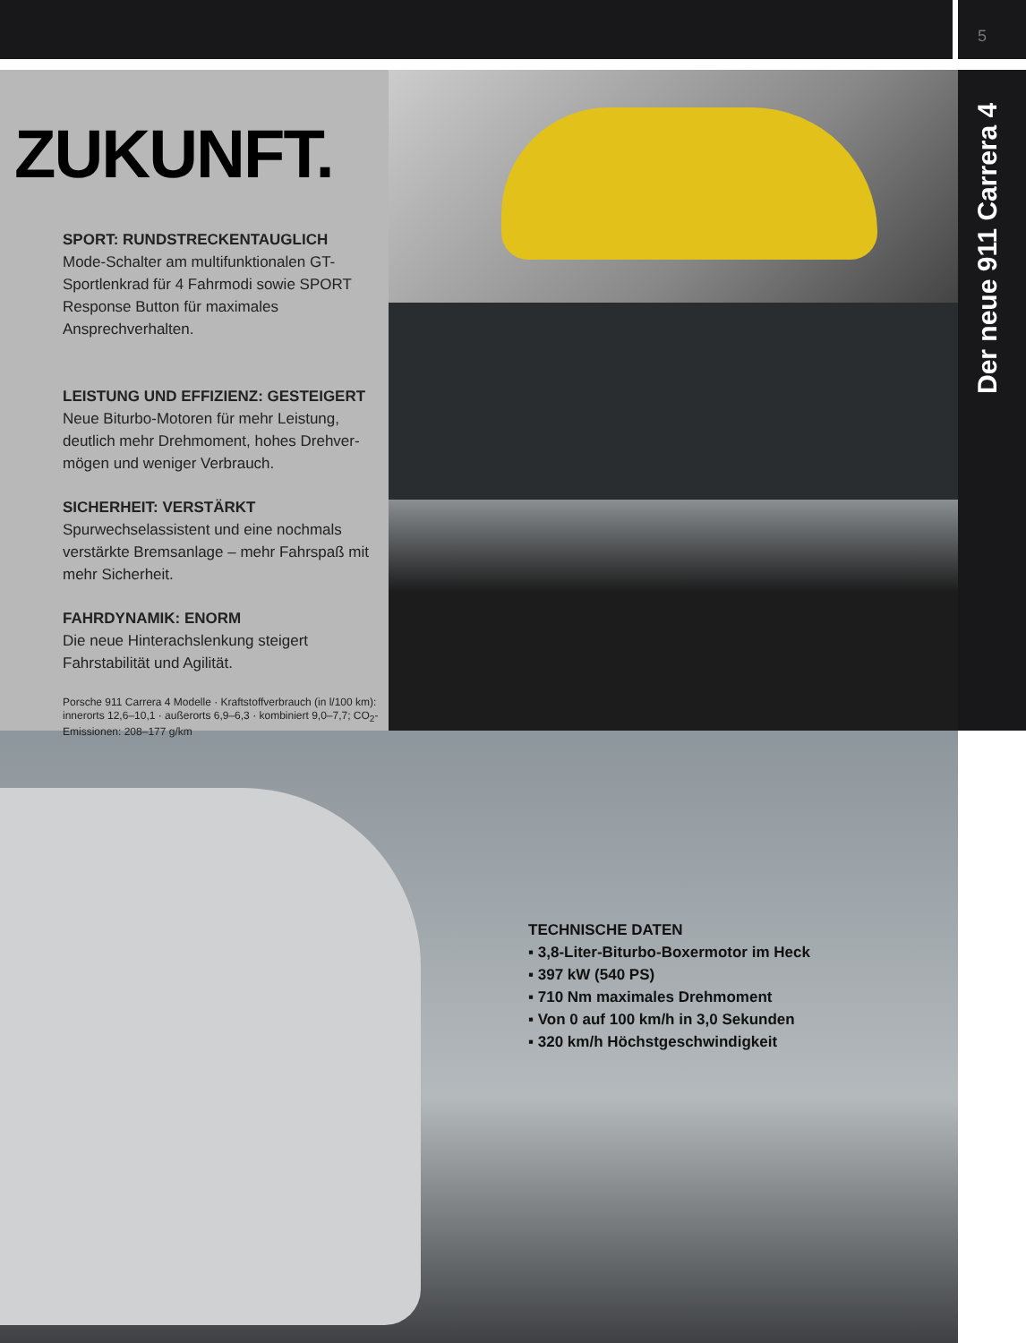5
ZUKUNFT.
SPORT: RUNDSTRECKENTAUGLICH
Mode-Schalter am multifunktionalen GT-Sportlenkrad für 4 Fahrmodi sowie SPORT Response Button für maximales Ansprechverhalten.
LEISTUNG UND EFFIZIENZ: GESTEIGERT
Neue Biturbo-Motoren für mehr Leistung, deutlich mehr Drehmoment, hohes Drehver-mögen und weniger Verbrauch.
SICHERHEIT: VERSTÄRKT
Spurwechselassistent und eine nochmals verstärkte Bremsanlage – mehr Fahrspaß mit mehr Sicherheit.
FAHRDYNAMIK: ENORM
Die neue Hinterachslenkung steigert Fahrstabilität und Agilität.
Porsche 911 Carrera 4 Modelle · Kraftstoffverbrauch (in l/100 km): innerorts 12,6–10,1 · außerorts 6,9–6,3 · kombiniert 9,0–7,7; CO<sub>2</sub>-Emissionen: 208–177 g/km
Der neue 911 Carrera 4
TECHNISCHE DATEN
▪ 3,8-Liter-Biturbo-Boxermotor im Heck
▪ 397 kW (540 PS)
▪ 710 Nm maximales Drehmoment
▪ Von 0 auf 100 km/h in 3,0 Sekunden
▪ 320 km/h Höchstgeschwindigkeit